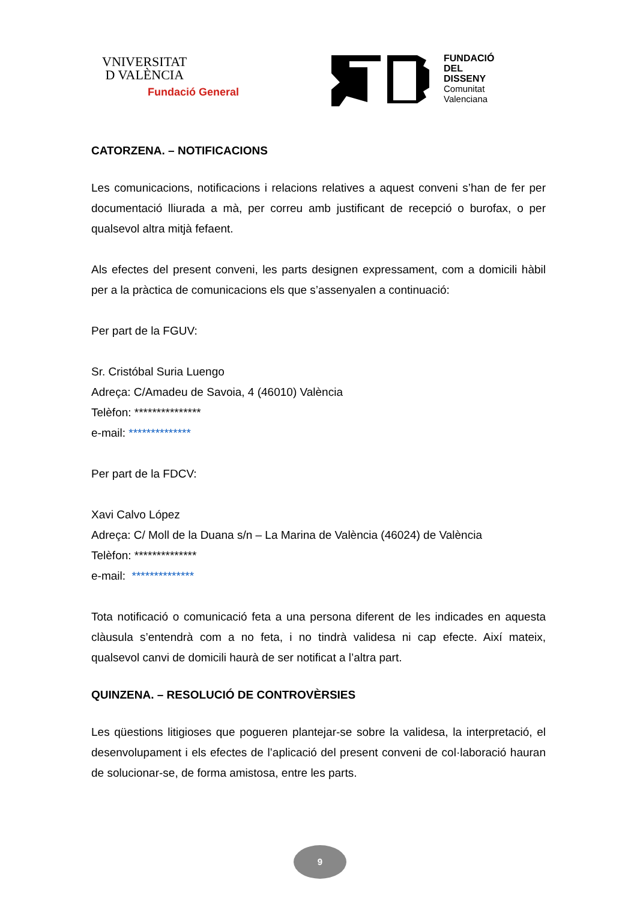VNIVERSITAT
D VALÈNCIA
Fundació General
FUNDACIÓ
DEL
DISSENY
Comunitat
Valenciana
CATORZENA. – NOTIFICACIONS
Les comunicacions, notificacions i relacions relatives a aquest conveni s’han de fer per documentació lliurada a mà, per correu amb justificant de recepció o burofax, o per qualsevol altra mitjà fefaent.
Als efectes del present conveni, les parts designen expressament, com a domicili hàbil per a la pràctica de comunicacions els que s’assenyalen a continuació:
Per part de la FGUV:
Sr. Cristóbal Suria Luengo
Adreça: C/Amadeu de Savoia, 4 (46010) València
Telèfon: ***************
e-mail: **************
Per part de la FDCV:
Xavi Calvo López
Adreça: C/ Moll de la Duana s/n – La Marina de València (46024) de València
Telèfon: **************
e-mail: **************
Tota notificació o comunicació feta a una persona diferent de les indicades en aquesta clàusula s’entendrà com a no feta, i no tindrà validesa ni cap efecte. Així mateix, qualsevol canvi de domicili haurà de ser notificat a l’altra part.
QUINZENA. – RESOLUCIÓ DE CONTROVÈRSIES
Les qüestions litigioses que pogueren plantejar-se sobre la validesa, la interpretació, el desenvolupament i els efectes de l’aplicació del present conveni de col·laboració hauran de solucionar-se, de forma amistosa, entre les parts.
9